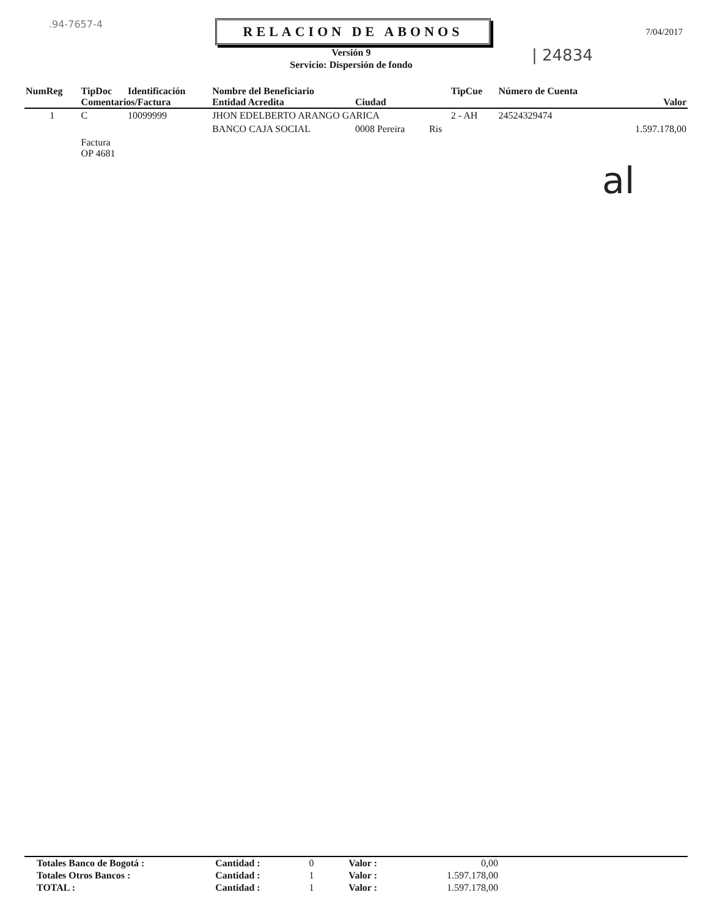.94-7657-4 RELACION DE ABONOS
Versión 9
Servicio: Dispersión de fondo
| 24834
7/04/2017
| NumReg | TipDoc | Identificación | Nombre del Beneficiario | | | TipCue | Número de Cuenta | |
| --- | --- | --- | --- | --- | --- | --- | --- | --- |
| | Comentarios/Factura | | Entidad Acredita | Ciudad | | | | Valor |
| 1 | C | 10099999 | JHON EDELBERTO ARANGO GARICA | | | 2 - AH | 24524329474 | |
| | | | BANCO CAJA SOCIAL | 0008 Pereira | Ris | | | 1.597.178,00 |
| | Factura OP 4681 | | | | | | | |
al
| Totales Banco de Bogotá : | Cantidad : | 0 | Valor : | 0,00 | |
| Totales Otros Bancos : | Cantidad : | 1 | Valor : | 1.597.178,00 | |
| TOTAL : | Cantidad : | 1 | Valor : | 1.597.178,00 | |